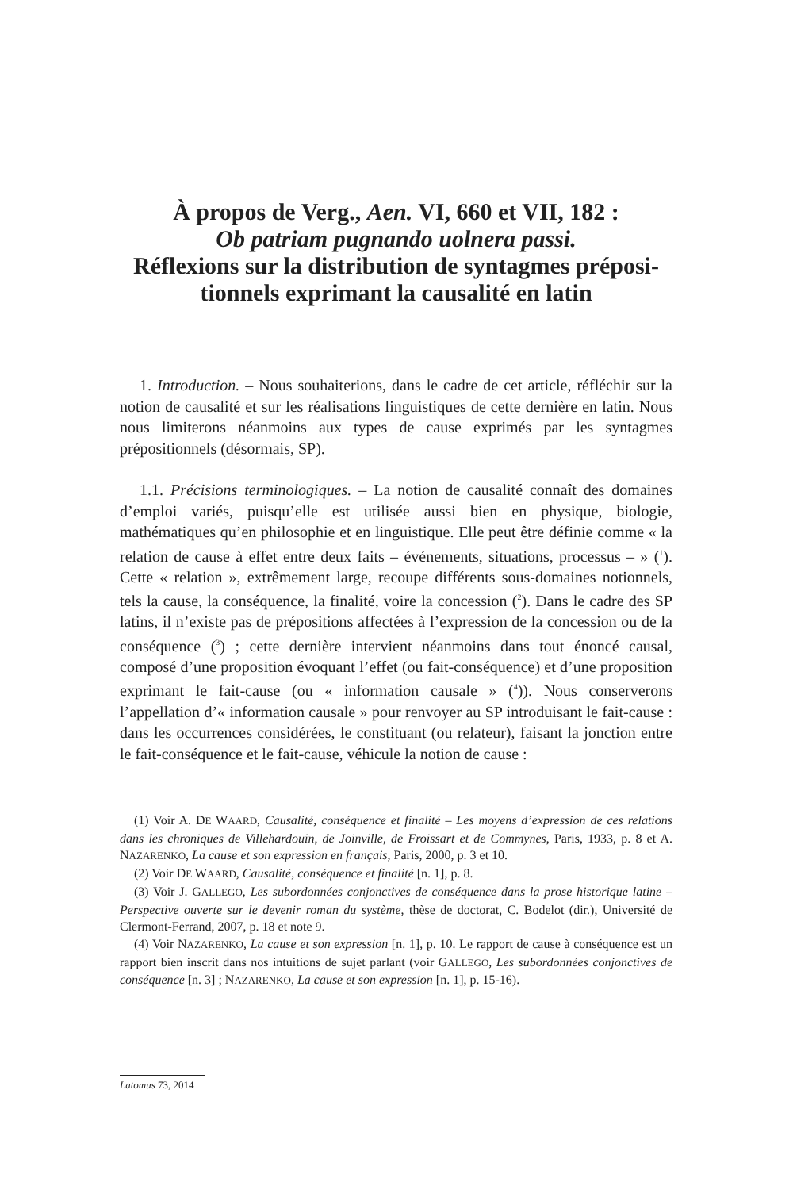À propos de Verg., Aen. VI, 660 et VII, 182 :
Ob patriam pugnando uolnera passi.
Réflexions sur la distribution de syntagmes préposi-tionnels exprimant la causalité en latin
1. Introduction. – Nous souhaiterions, dans le cadre de cet article, réfléchir sur la notion de causalité et sur les réalisations linguistiques de cette dernière en latin. Nous nous limiterons néanmoins aux types de cause exprimés par les syntagmes prépositionnels (désormais, SP).
1.1. Précisions terminologiques. – La notion de causalité connaît des domaines d’emploi variés, puisqu’elle est utilisée aussi bien en physique, biologie, mathématiques qu’en philosophie et en linguistique. Elle peut être définie comme « la relation de cause à effet entre deux faits – événements, situations, processus – » (<sup>1</sup>). Cette « relation », extrêmement large, recoupe différents sous-domaines notionnels, tels la cause, la conséquence, la finalité, voire la concession (<sup>2</sup>). Dans le cadre des SP latins, il n’existe pas de prépositions affectées à l’expression de la concession ou de la conséquence (<sup>3</sup>) ; cette dernière intervient néanmoins dans tout énoncé causal, composé d’une proposition évoquant l’effet (ou fait-conséquence) et d’une proposition exprimant le fait-cause (ou « information causale » (<sup>4</sup>)). Nous conserverons l’appellation d’« information causale » pour renvoyer au SP introduisant le fait-cause : dans les occurrences considérées, le constituant (ou relateur), faisant la jonction entre le fait-conséquence et le fait-cause, véhicule la notion de cause :
(1) Voir A. DE WAARD, Causalité, conséquence et finalité – Les moyens d’expression de ces relations dans les chroniques de Villehardouin, de Joinville, de Froissart et de Commynes, Paris, 1933, p. 8 et A. NAZARENKO, La cause et son expression en français, Paris, 2000, p. 3 et 10.
(2) Voir DE WAARD, Causalité, conséquence et finalité [n. 1], p. 8.
(3) Voir J. GALLEGO, Les subordonnées conjonctives de conséquence dans la prose historique latine – Perspective ouverte sur le devenir roman du système, thèse de doctorat, C. Bodelot (dir.), Université de Clermont-Ferrand, 2007, p. 18 et note 9.
(4) Voir NAZARENKO, La cause et son expression [n. 1], p. 10. Le rapport de cause à conséquence est un rapport bien inscrit dans nos intuitions de sujet parlant (voir GALLEGO, Les subordonnées conjonctives de conséquence [n. 3] ; NAZARENKO, La cause et son expression [n. 1], p. 15-16).
Latomus 73, 2014